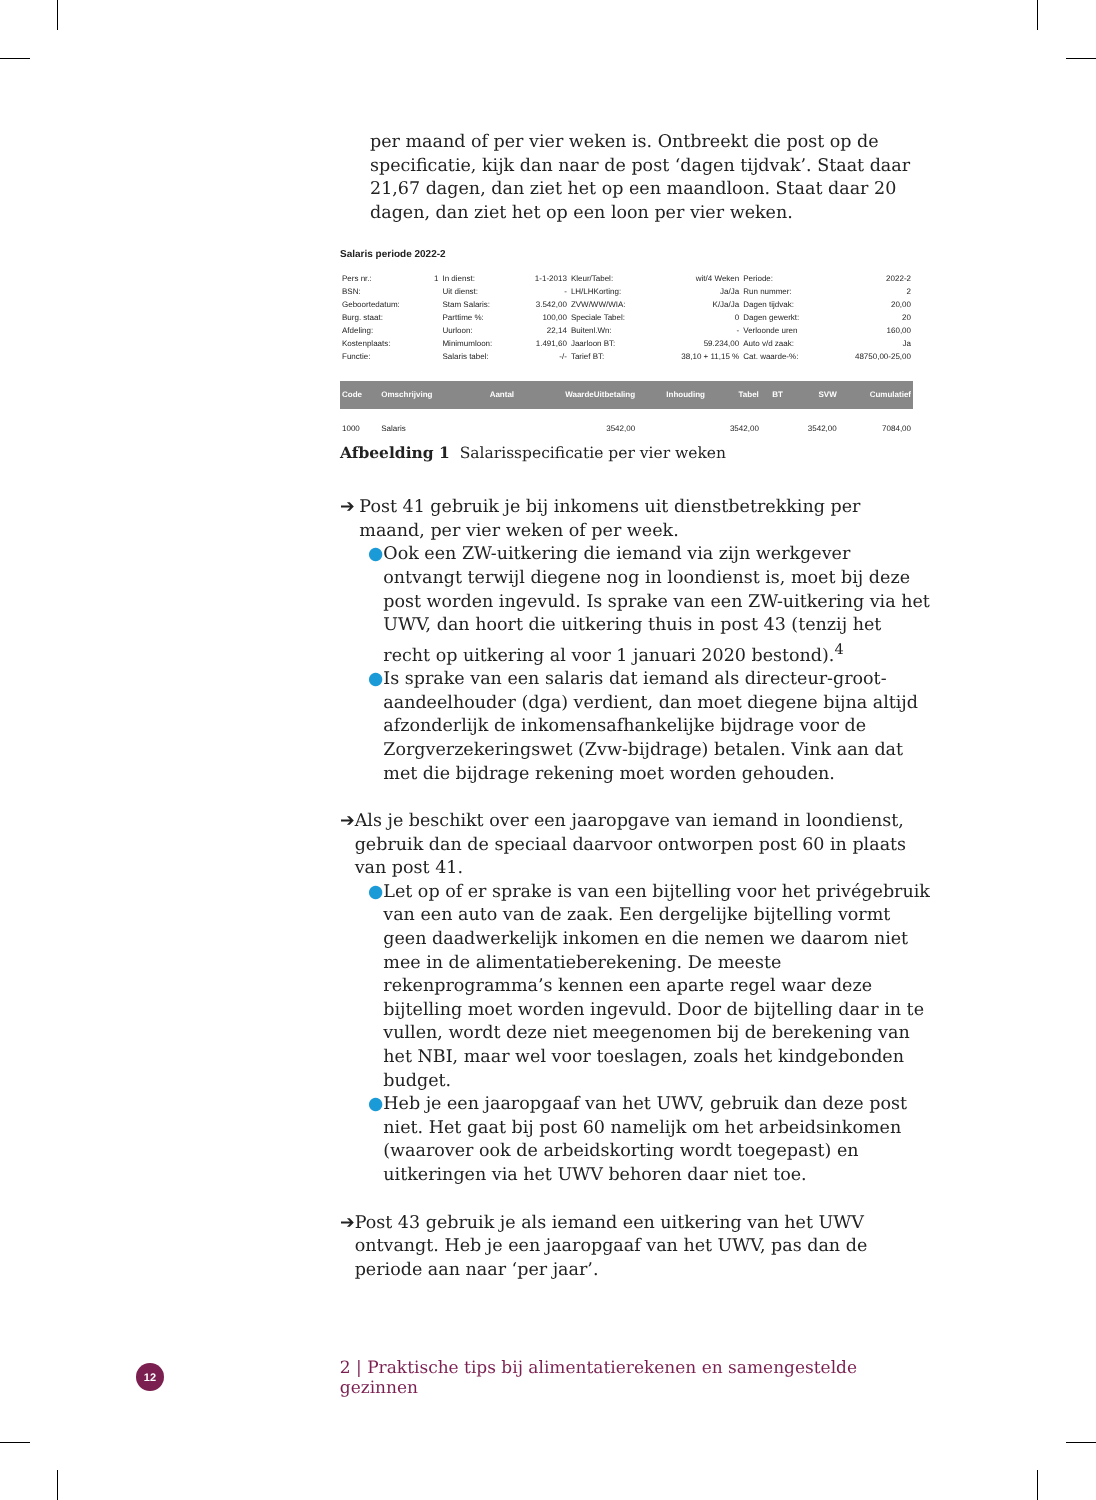per maand of per vier weken is. Ontbreekt die post op de specificatie, kijk dan naar de post ‘dagen tijdvak’. Staat daar 21,67 dagen, dan ziet het op een maandloon. Staat daar 20 dagen, dan ziet het op een loon per vier weken.
Salaris periode 2022-2
| Pers nr.: | 1 | In dienst: | 1-1-2013 | Kleur/Tabel: | wit/4 Weken | Periode: | 2022-2 |
| BSN: | | Uit dienst: | - | LH/LHKorting: | Ja/Ja | Run nummer: | 2 |
| Geboortedatum: | | Stam Salaris: | 3.542,00 | ZVW/WW/WIA: | K/Ja/Ja | Dagen tijdvak: | 20,00 |
| Burg. staat: | | Parttime %: | 100,00 | Speciale Tabel: | 0 | Dagen gewerkt: | 20 |
| Afdeling: | | Uurloon: | 22,14 | Buitenl.Wn: | - | Verloonde uren | 160,00 |
| Kostenplaats: | | Minimumloon: | 1.491,60 | Jaarloon BT: | 59.234,00 | Auto v/d zaak: | Ja |
| Functie: | | Salaris tabel: | -/- | Tarief BT: | 38,10 + 11,15 % | Cat. waarde-%: | 48750,00-25,00 |
| Code | Omschrijving | Aantal | WaardeUitbetaling | Inhouding | Tabel | BT | SVW | Cumulatief |
| --- | --- | --- | --- | --- | --- | --- | --- | --- |
| 1000 | Salaris | | 3542,00 | | 3542,00 | | 3542,00 | 7084,00 |
Afbeelding 1 Salarisspecificatie per vier weken
➔ Post 41 gebruik je bij inkomens uit dienstbetrekking per maand, per vier weken of per week.
● Ook een ZW-uitkering die iemand via zijn werkgever ontvangt terwijl diegene nog in loondienst is, moet bij deze post worden ingevuld. Is sprake van een ZW-uitkering via het UWV, dan hoort die uitkering thuis in post 43 (tenzij het recht op uitkering al voor 1 januari 2020 bestond).<sup>4</sup>
● Is sprake van een salaris dat iemand als directeur-groot-aandeelhouder (dga) verdient, dan moet diegene bijna altijd afzonderlijk de inkomensafhankelijke bijdrage voor de Zorgverzekeringswet (Zvw-bijdrage) betalen. Vink aan dat met die bijdrage rekening moet worden gehouden.
➔ Als je beschikt over een jaaropgave van iemand in loondienst, gebruik dan de speciaal daarvoor ontworpen post 60 in plaats van post 41.
● Let op of er sprake is van een bijtelling voor het privégebruik van een auto van de zaak. Een dergelijke bijtelling vormt geen daadwerkelijk inkomen en die nemen we daarom niet mee in de alimentatieberekening. De meeste rekenprogramma’s kennen een aparte regel waar deze bijtelling moet worden ingevuld. Door de bijtelling daar in te vullen, wordt deze niet meegenomen bij de berekening van het NBI, maar wel voor toeslagen, zoals het kindgebonden budget.
● Heb je een jaaropgaaf van het UWV, gebruik dan deze post niet. Het gaat bij post 60 namelijk om het arbeidsinkomen (waarover ook de arbeidskorting wordt toegepast) en uitkeringen via het UWV behoren daar niet toe.
➔ Post 43 gebruik je als iemand een uitkering van het UWV ontvangt. Heb je een jaaropgaaf van het UWV, pas dan de periode aan naar ‘per jaar’.
12 2 | Praktische tips bij alimentatierekenen en samengestelde gezinnen